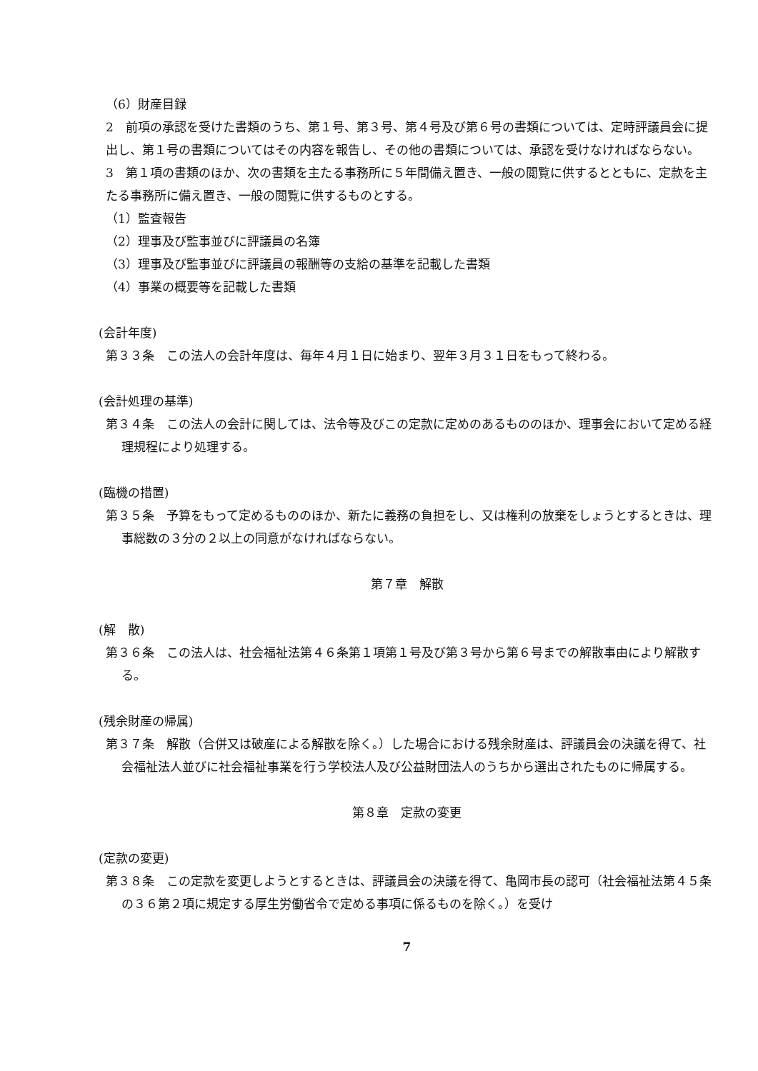（6）財産目録
2　前項の承認を受けた書類のうち、第１号、第３号、第４号及び第６号の書類については、定時評議員会に提出し、第１号の書類についてはその内容を報告し、その他の書類については、承認を受けなければならない。
3　第１項の書類のほか、次の書類を主たる事務所に５年間備え置き、一般の閲覧に供するとともに、定款を主たる事務所に備え置き、一般の閲覧に供するものとする。
（1）監査報告
（2）理事及び監事並びに評議員の名簿
（3）理事及び監事並びに評議員の報酬等の支給の基準を記載した書類
（4）事業の概要等を記載した書類
(会計年度)
第３３条　この法人の会計年度は、毎年４月１日に始まり、翌年３月３１日をもって終わる。
(会計処理の基準)
第３４条　この法人の会計に関しては、法令等及びこの定款に定めのあるもののほか、理事会において定める経理規程により処理する。
(臨機の措置)
第３５条　予算をもって定めるもののほか、新たに義務の負担をし、又は権利の放棄をしょうとするときは、理事総数の３分の２以上の同意がなければならない。
第７章　解散
(解　散)
第３６条　この法人は、社会福祉法第４６条第１項第１号及び第３号から第６号までの解散事由により解散する。
(残余財産の帰属)
第３７条　解散（合併又は破産による解散を除く。）した場合における残余財産は、評議員会の決議を得て、社会福祉法人並びに社会福祉事業を行う学校法人及び公益財団法人のうちから選出されたものに帰属する。
第８章　定款の変更
(定款の変更)
第３８条　この定款を変更しようとするときは、評議員会の決議を得て、亀岡市長の認可（社会福祉法第４５条の３６第２項に規定する厚生労働省令で定める事項に係るものを除く。）を受け
7